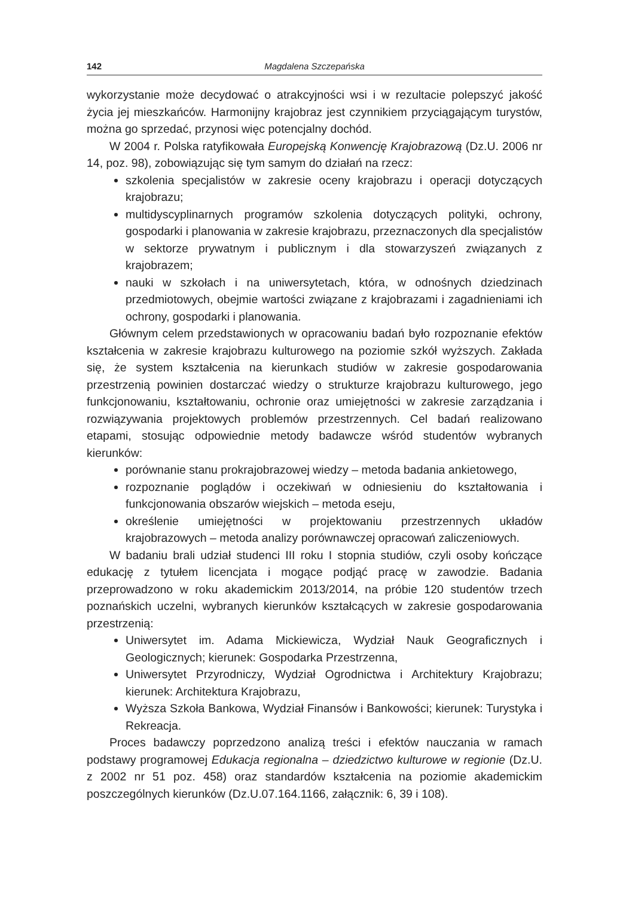142 Magdalena Szczepańska
wykorzystanie może decydować o atrakcyjności wsi i w rezultacie polepszyć jakość życia jej mieszkańców. Harmonijny krajobraz jest czynnikiem przyciągającym turystów, można go sprzedać, przynosi więc potencjalny dochód.
W 2004 r. Polska ratyfikowała Europejską Konwencję Krajobrazową (Dz.U. 2006 nr 14, poz. 98), zobowiązując się tym samym do działań na rzecz:
szkolenia specjalistów w zakresie oceny krajobrazu i operacji dotyczących krajobrazu;
multidyscyplinarnych programów szkolenia dotyczących polityki, ochrony, gospodarki i planowania w zakresie krajobrazu, przeznaczonych dla specjalistów w sektorze prywatnym i publicznym i dla stowarzyszeń związanych z krajobrazem;
nauki w szkołach i na uniwersytetach, która, w odnośnych dziedzinach przedmiotowych, obejmie wartości związane z krajobrazami i zagadnieniami ich ochrony, gospodarki i planowania.
Głównym celem przedstawionych w opracowaniu badań było rozpoznanie efektów kształcenia w zakresie krajobrazu kulturowego na poziomie szkół wyższych. Zakłada się, że system kształcenia na kierunkach studiów w zakresie gospodarowania przestrzenią powinien dostarczać wiedzy o strukturze krajobrazu kulturowego, jego funkcjonowaniu, kształtowaniu, ochronie oraz umiejętności w zakresie zarządzania i rozwiązywania projektowych problemów przestrzennych. Cel badań realizowano etapami, stosując odpowiednie metody badawcze wśród studentów wybranych kierunków:
porównanie stanu prokrajobrazowej wiedzy – metoda badania ankietowego,
rozpoznanie poglądów i oczekiwań w odniesieniu do kształtowania i funkcjonowania obszarów wiejskich – metoda eseju,
określenie umiejętności w projektowaniu przestrzennych układów krajobrazowych – metoda analizy porównawczej opracowań zaliczeniowych.
W badaniu brali udział studenci III roku I stopnia studiów, czyli osoby kończące edukację z tytułem licencjata i mogące podjąć pracę w zawodzie. Badania przeprowadzono w roku akademickim 2013/2014, na próbie 120 studentów trzech poznańskich uczelni, wybranych kierunków kształcących w zakresie gospodarowania przestrzenią:
Uniwersytet im. Adama Mickiewicza, Wydział Nauk Geograficznych i Geologicznych; kierunek: Gospodarka Przestrzenna,
Uniwersytet Przyrodniczy, Wydział Ogrodnictwa i Architektury Krajobrazu; kierunek: Architektura Krajobrazu,
Wyższa Szkoła Bankowa, Wydział Finansów i Bankowości; kierunek: Turystyka i Rekreacja.
Proces badawczy poprzedzono analizą treści i efektów nauczania w ramach podstawy programowej Edukacja regionalna – dziedzictwo kulturowe w regionie (Dz.U. z 2002 nr 51 poz. 458) oraz standardów kształcenia na poziomie akademickim poszczególnych kierunków (Dz.U.07.164.1166, załącznik: 6, 39 i 108).